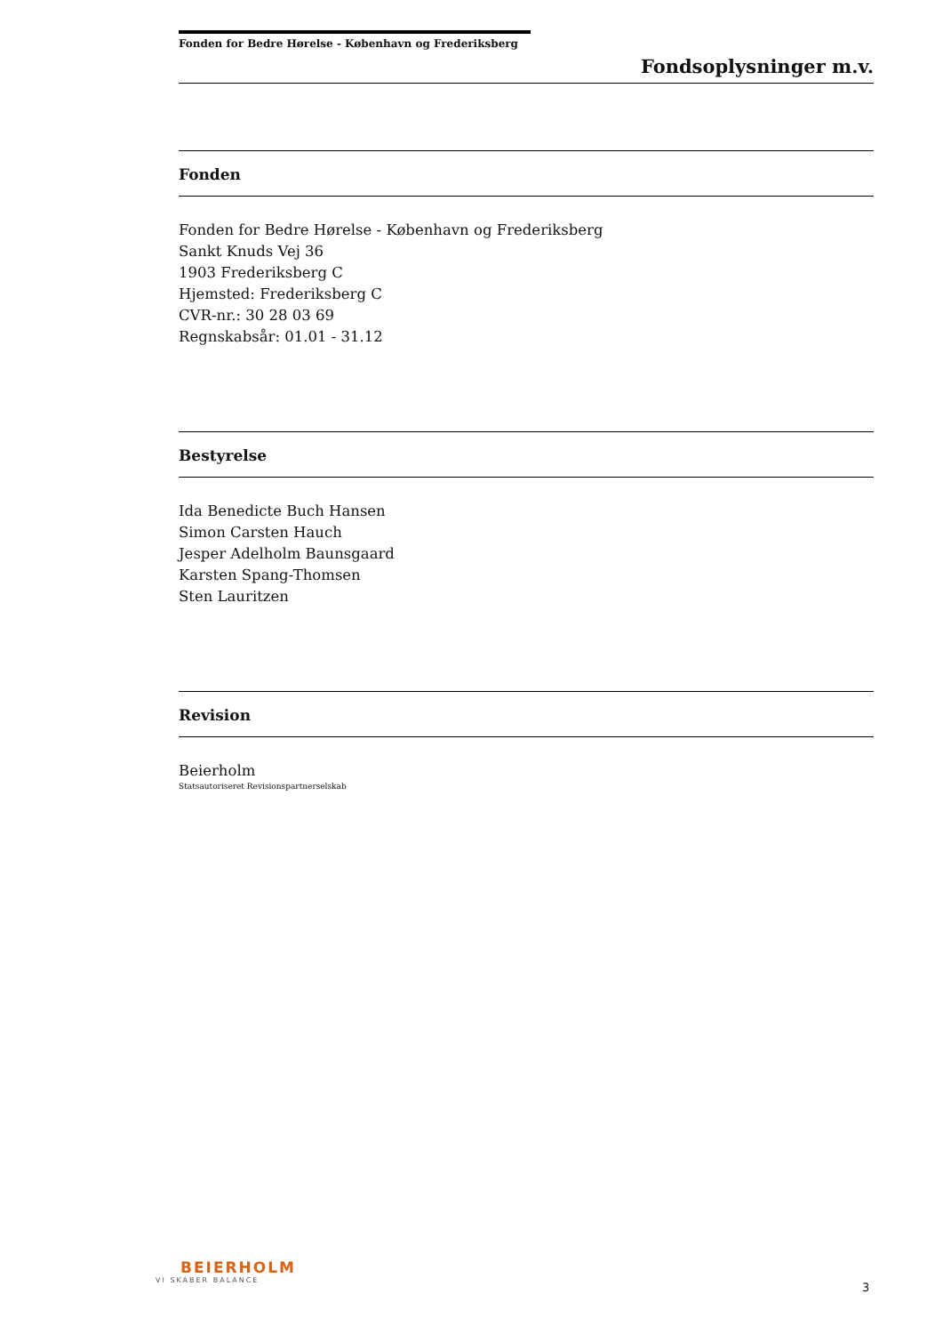Fonden for Bedre Hørelse - København og Frederiksberg
Fondsoplysninger m.v.
Fonden
Fonden for Bedre Hørelse - København og Frederiksberg
Sankt Knuds Vej 36
1903 Frederiksberg C
Hjemsted: Frederiksberg C
CVR-nr.: 30 28 03 69
Regnskabsår: 01.01 - 31.12
Bestyrelse
Ida Benedicte Buch Hansen
Simon Carsten Hauch
Jesper Adelholm Baunsgaard
Karsten Spang-Thomsen
Sten Lauritzen
Revision
Beierholm
Statsautoriseret Revisionspartnerselskab
BEIERHOLM
VI SKABER BALANCE
3